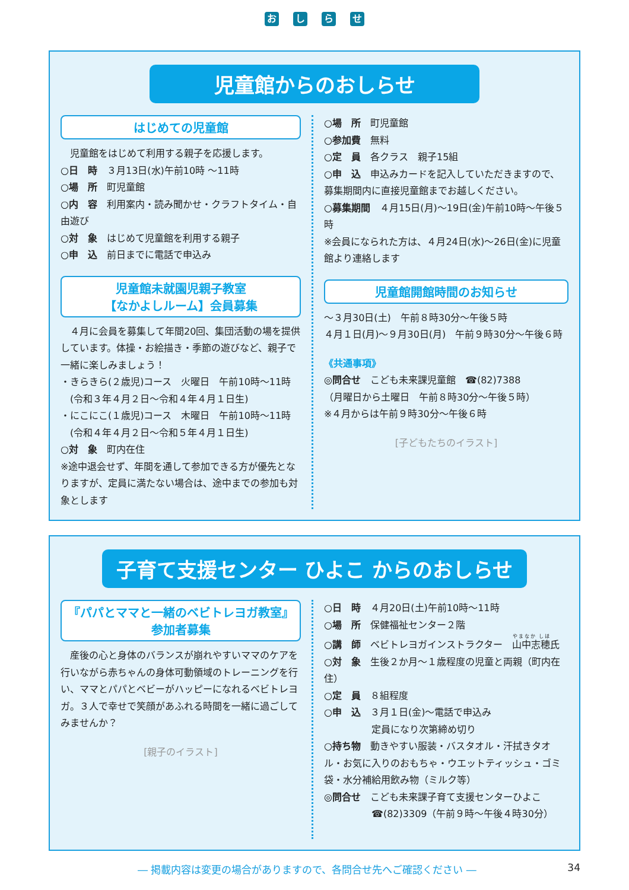おしらせ
児童館からのおしらせ
はじめての児童館
　児童館をはじめて利用する親子を応援します。
○日　時　３月13日(水)午前10時 ～11時
○場　所　町児童館
○内　容　利用案内・読み聞かせ・クラフトタイム・自由遊び
○対　象　はじめて児童館を利用する親子
○申　込　前日までに電話で申込み
児童館未就園児親子教室
【なかよしルーム】会員募集
　４月に会員を募集して年間20回、集団活動の場を提供しています。体操・お絵描き・季節の遊びなど、親子で一緒に楽しみましょう！
・きらきら(２歳児)コース　火曜日　午前10時～11時
　(令和３年４月２日～令和４年４月１日生)
・にこにこ(１歳児)コース　木曜日　午前10時～11時
　(令和４年４月２日～令和５年４月１日生)
○対　象　町内在住
※途中退会せず、年間を通して参加できる方が優先となりますが、定員に満たない場合は、途中までの参加も対象とします
○場　所　町児童館
○参加費　無料
○定　員　各クラス　親子15組
○申　込　申込みカードを記入していただきますので、募集期間内に直接児童館までお越しください。
○募集期間　４月15日(月)～19日(金)午前10時～午後５時
※会員になられた方は、４月24日(水)～26日(金)に児童館より連絡します
児童館開館時間のお知らせ
～３月30日(土)　午前８時30分～午後５時
４月１日(月)～９月30日(月)　午前９時30分～午後６時
《共通事項》
◎問合せ　こども未来課児童館　☎(82)7388
（月曜日から土曜日　午前８時30分～午後５時）
※４月からは午前９時30分～午後６時
[子どもたちのイラスト]
子育て支援センター ひよこ からのおしらせ
『パパとママと一緒のベビトレヨガ教室』
参加者募集
　産後の心と身体のバランスが崩れやすいママのケアを行いながら赤ちゃんの身体可動領域のトレーニングを行い、ママとパパとベビーがハッピーになれるベビトレヨガ。３人で幸せで笑顔があふれる時間を一緒に過ごしてみませんか？
[親子のイラスト]
○日　時　４月20日(土)午前10時～11時
○場　所　保健福祉センター２階
○講　師　ベビトレヨガインストラクター　山中志穂氏
○対　象　生後２か月～１歳程度の児童と両親（町内在住）
○定　員　８組程度
○申　込　３月１日(金)～電話で申込み
　　　　　定員になり次第締め切り
○持ち物　動きやすい服装・バスタオル・汗拭きタオル・お気に入りのおもちゃ・ウエットティッシュ・ゴミ袋・水分補給用飲み物（ミルク等）
◎問合せ　こども未来課子育て支援センターひよこ
　　　　　☎(82)3309（午前９時～午後４時30分）
― 掲載内容は変更の場合がありますので、各問合せ先へご確認ください ― 34